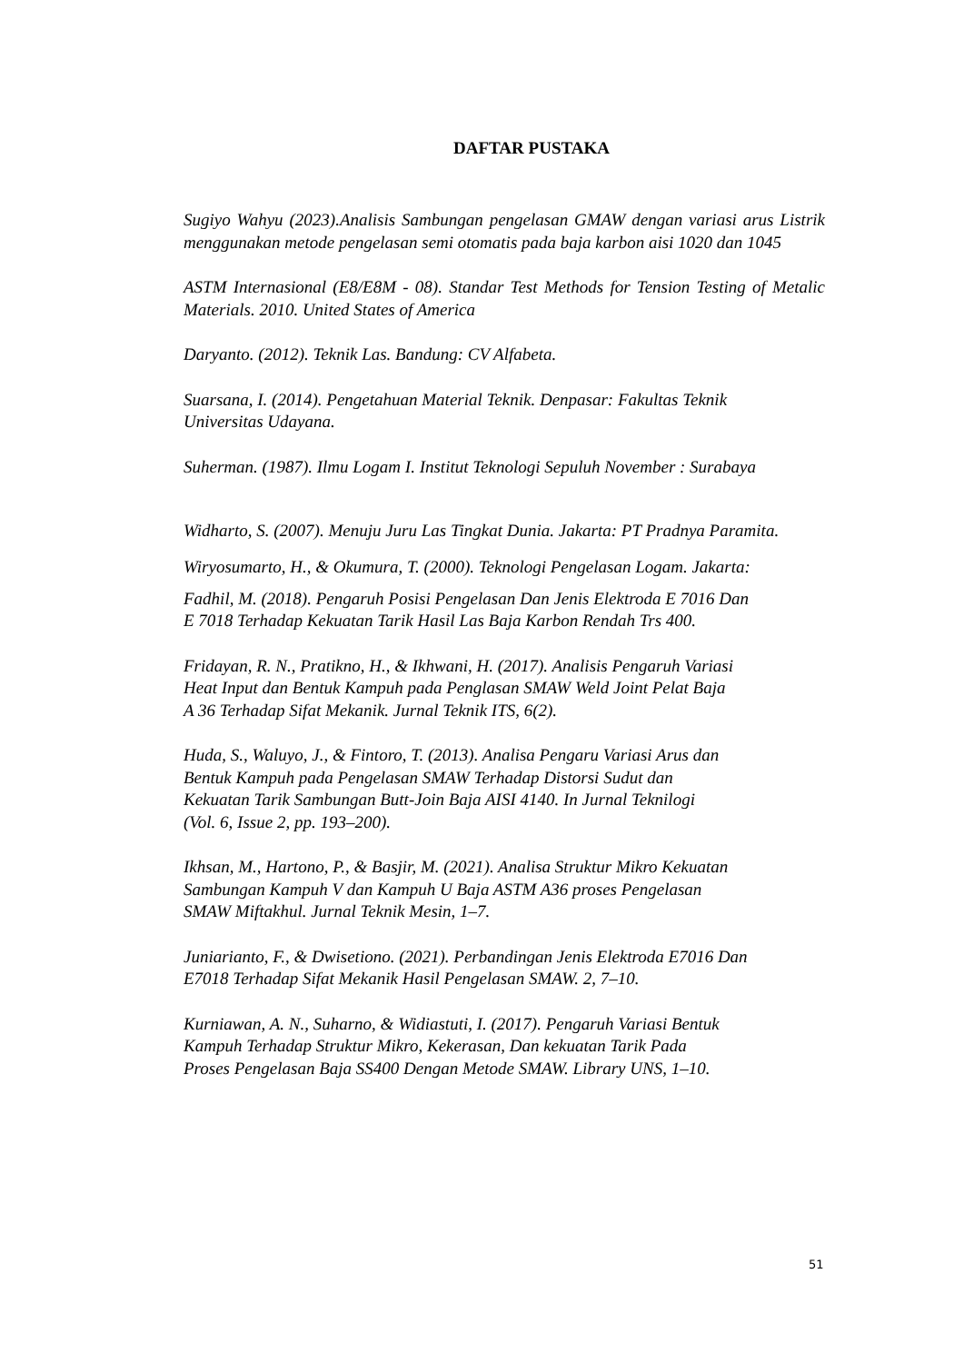DAFTAR PUSTAKA
Sugiyo Wahyu (2023).Analisis Sambungan pengelasan GMAW dengan variasi arus Listrik menggunakan metode pengelasan semi otomatis pada baja karbon aisi 1020 dan 1045
ASTM Internasional (E8/E8M - 08). Standar Test Methods for Tension Testing of Metalic Materials. 2010. United States of America
Daryanto. (2012). Teknik Las. Bandung: CV Alfabeta.
Suarsana, I. (2014). Pengetahuan Material Teknik. Denpasar: Fakultas Teknik
Universitas Udayana.
Suherman. (1987). Ilmu Logam I. Institut Teknologi Sepuluh November : Surabaya
Widharto, S. (2007). Menuju Juru Las Tingkat Dunia. Jakarta: PT Pradnya Paramita.
Wiryosumarto, H., & Okumura, T. (2000). Teknologi Pengelasan Logam. Jakarta:
Fadhil, M. (2018). Pengaruh Posisi Pengelasan Dan Jenis Elektroda E 7016 Dan
E 7018 Terhadap Kekuatan Tarik Hasil Las Baja Karbon Rendah Trs 400.
Fridayan, R. N., Pratikno, H., & Ikhwani, H. (2017). Analisis Pengaruh Variasi
Heat Input dan Bentuk Kampuh pada Penglasan SMAW Weld Joint Pelat Baja
A 36 Terhadap Sifat Mekanik. Jurnal Teknik ITS, 6(2).
Huda, S., Waluyo, J., & Fintoro, T. (2013). Analisa Pengaru Variasi Arus dan
Bentuk Kampuh pada Pengelasan SMAW Terhadap Distorsi Sudut dan
Kekuatan Tarik Sambungan Butt-Join Baja AISI 4140. In Jurnal Teknilogi
(Vol. 6, Issue 2, pp. 193–200).
Ikhsan, M., Hartono, P., & Basjir, M. (2021). Analisa Struktur Mikro Kekuatan
Sambungan Kampuh V dan Kampuh U Baja ASTM A36 proses Pengelasan
SMAW Miftakhul. Jurnal Teknik Mesin, 1–7.
Juniarianto, F., & Dwisetiono. (2021). Perbandingan Jenis Elektroda E7016 Dan
E7018 Terhadap Sifat Mekanik Hasil Pengelasan SMAW. 2, 7–10.
Kurniawan, A. N., Suharno, & Widiastuti, I. (2017). Pengaruh Variasi Bentuk
Kampuh Terhadap Struktur Mikro, Kekerasan, Dan kekuatan Tarik Pada
Proses Pengelasan Baja SS400 Dengan Metode SMAW. Library UNS, 1–10.
51